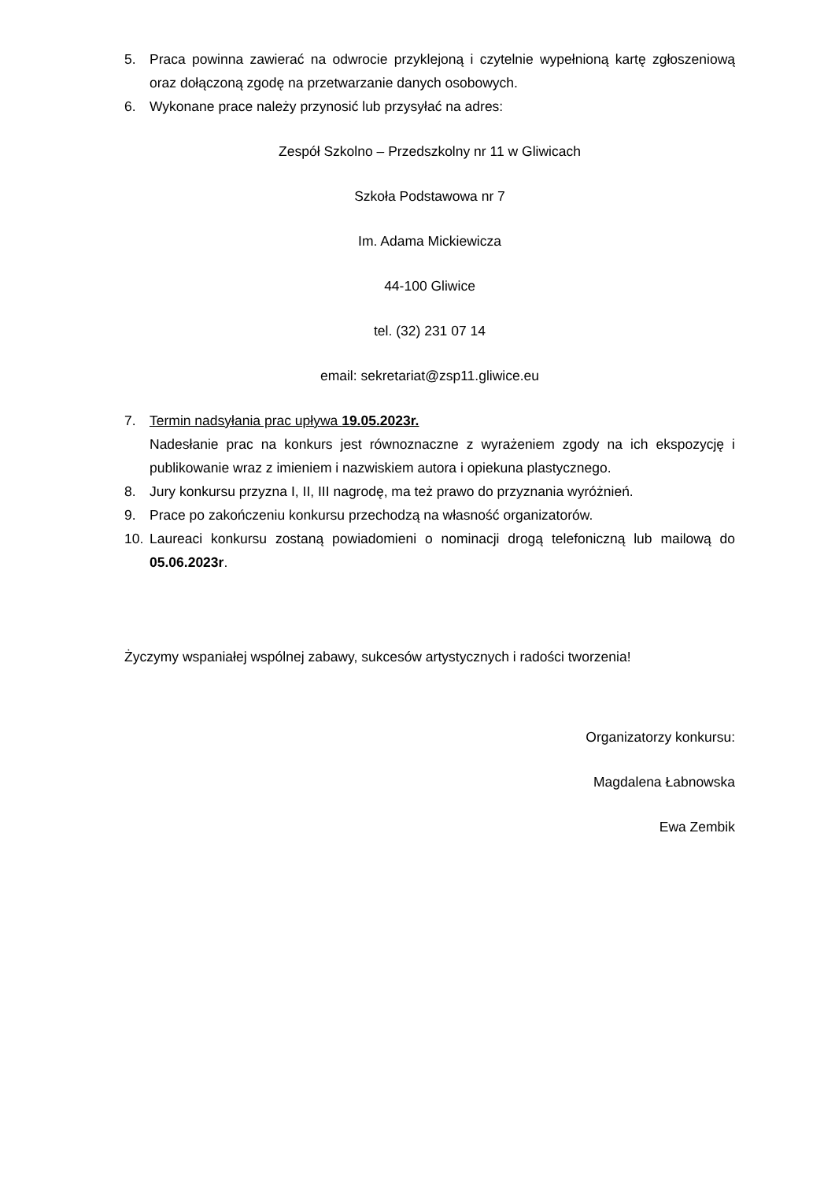5. Praca powinna zawierać na odwrocie przyklejoną i czytelnie wypełnioną kartę zgłoszeniową oraz dołączoną zgodę na przetwarzanie danych osobowych.
6. Wykonane prace należy przynosić lub przysyłać na adres:
Zespół Szkolno – Przedszkolny nr 11 w Gliwicach
Szkoła Podstawowa nr 7
Im. Adama Mickiewicza
44-100 Gliwice
tel. (32) 231 07 14
email: sekretariat@zsp11.gliwice.eu
7. Termin nadsyłania prac upływa 19.05.2023r.
Nadesłanie prac na konkurs jest równoznaczne z wyrażeniem zgody na ich ekspozycję i publikowanie wraz z imieniem i nazwiskiem autora i opiekuna plastycznego.
8. Jury konkursu przyzna I, II, III nagrodę, ma też prawo do przyznania wyróżnień.
9. Prace po zakończeniu konkursu przechodzą na własność organizatorów.
10. Laureaci konkursu zostaną powiadomieni o nominacji drogą telefoniczną lub mailową do 05.06.2023r.
Życzymy wspaniałej wspólnej zabawy, sukcesów artystycznych i radości tworzenia!
Organizatorzy konkursu:
Magdalena Łabnowska
Ewa Zembik